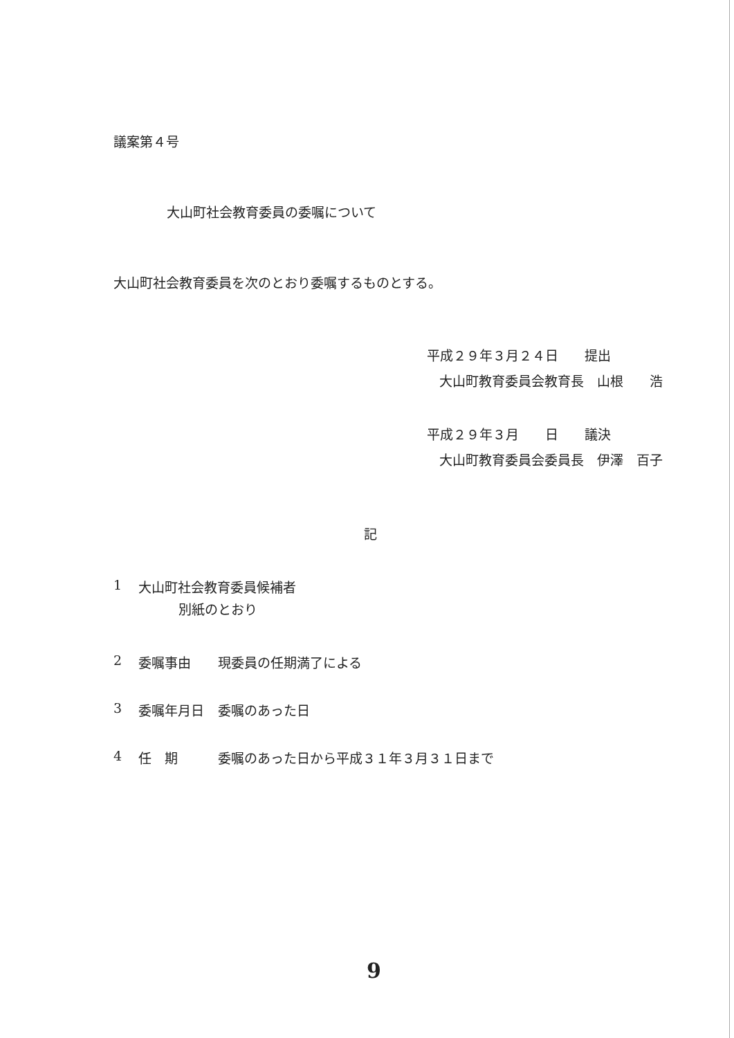議案第４号
大山町社会教育委員の委嘱について
大山町社会教育委員を次のとおり委嘱するものとする。
平成２９年３月２４日　　提出
大山町教育委員会教育長　山根　　浩
平成２９年３月　　日　　議決
大山町教育委員会委員長　伊澤　百子
記
1 大山町社会教育委員候補者
別紙のとおり
2 委嘱事由 現委員の任期満了による
3 委嘱年月日 委嘱のあった日
4 任　期 委嘱のあった日から平成３１年３月３１日まで
9